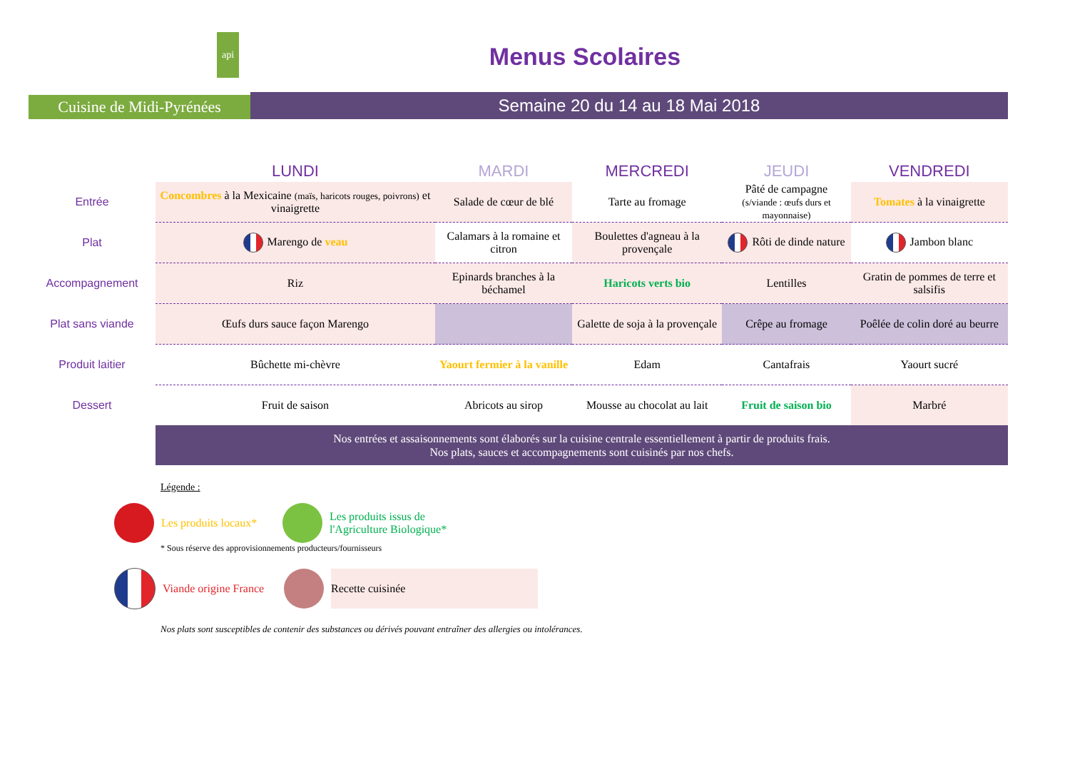api
Cuisine de Midi-Pyrénées
Menus Scolaires
Semaine 20 du 14 au 18 Mai 2018
| | LUNDI | MARDI | MERCREDI | JEUDI | VENDREDI |
| --- | --- | --- | --- | --- | --- |
| Entrée | Concombres à la Mexicaine (maïs, haricots rouges, poivrons) et vinaigrette | Salade de cœur de blé | Tarte au fromage | Pâté de campagne (s/viande : œufs durs et mayonnaise) | Tomates à la vinaigrette |
| Plat | Marengo de veau | Calamars à la romaine et citron | Boulettes d'agneau à la provençale | Rôti de dinde nature | Jambon blanc |
| Accompagnement | Riz | Epinards branches à la béchamel | Haricots verts bio | Lentilles | Gratin de pommes de terre et salsifis |
| Plat sans viande | Œufs durs sauce façon Marengo | | Galette de soja à la provençale | Crêpe au fromage | Poêlée de colin doré au beurre |
| Produit laitier | Bûchette mi-chèvre | Yaourt fermier à la vanille | Edam | Cantafrais | Yaourt sucré |
| Dessert | Fruit de saison | Abricots au sirop | Mousse au chocolat au lait | Fruit de saison bio | Marbré |
| | Nos entrées et assaisonnements sont élaborés sur la cuisine centrale essentiellement à partir de produits frais. Nos plats, sauces et accompagnements sont cuisinés par nos chefs. | | | | |
Légende :
Les produits locaux*
Les produits issus de
l'Agriculture Biologique*
* Sous réserve des approvisionnements producteurs/fournisseurs
Viande origine France
Recette cuisinée
Nos plats sont susceptibles de contenir des substances ou dérivés pouvant entraîner des allergies ou intolérances.